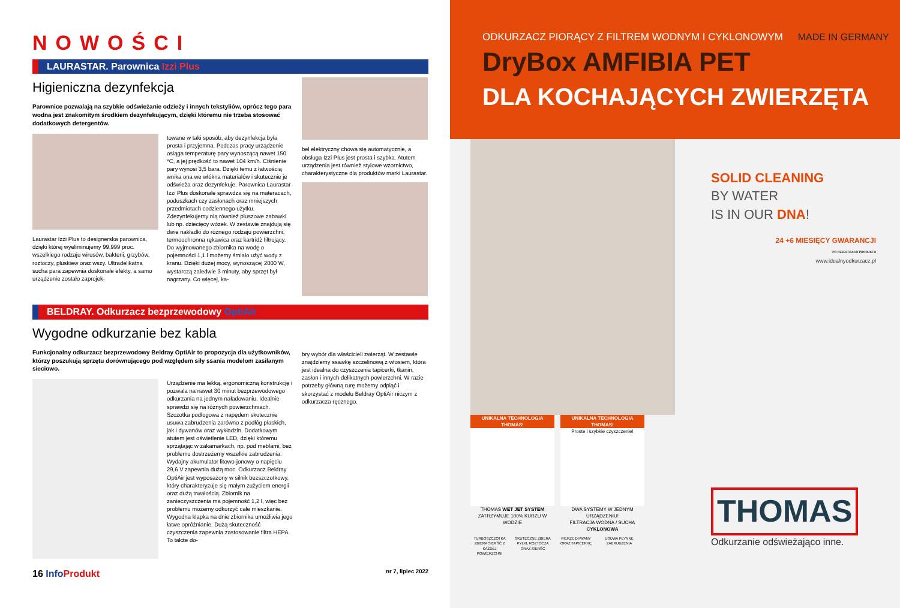NOWOŚCI
LAURASTAR. Parownica Izzi Plus
Higieniczna dezynfekcja
Parownice pozwalają na szybkie odświeżanie odzieży i innych tekstyliów, oprócz tego para wodna jest znakomitym środkiem dezynfekującym, dzięki któremu nie trzeba stosować dodatkowych detergentów.
Laurastar Izzi Plus to designerska parownica, dzięki której wyeliminujemy 99,999 proc. wszelkiego rodzaju wirusów, bakterii, grzybów, roztoczy, pluskiew oraz wszy. Ultradelikatna sucha para zapewnia doskonałe efekty, a samo urządzenie zostało zaprojek-
towane w taki sposób, aby dezynfekcja była prosta i przyjemna. Podczas pracy urządzenie osiąga temperaturę pary wynoszącą nawet 150 °C, a jej prędkość to nawet 104 km/h. Ciśnienie pary wynosi 3,5 bara. Dzięki temu z łatwością wnika ona we włókna materiałów i skutecznie je odświeża oraz dezynfekuje. Parownica Laurastar Izzi Plus doskonale sprawdza się na materacach, poduszkach czy zasłonach oraz mniejszych przedmiotach codziennego użytku. Zdezynfekujemy nią również pluszowe zabawki lub np. dziecięcy wózek. W zestawie znajdują się dwie nakładki do różnego rodzaju powierzchni, termoochronna rękawica oraz kartridż filtrujący. Do wyjmowanego zbiornika na wodę o pojemności 1,1 l możemy śmiało użyć wody z kranu. Dzięki dużej mocy, wynoszącej 2000 W, wystarczą zaledwie 3 minuty, aby sprzęt był nagrzany. Co więcej, ka-
bel elektryczny chowa się automatycznie, a obsługa Izzi Plus jest prosta i szybka. Atutem urządzenia jest również stylowe wzornictwo, charakterystyczne dla produktów marki Laurastar.
BELDRAY. Odkurzacz bezprzewodowy OptiAir
Wygodne odkurzanie bez kabla
Funkcjonalny odkurzacz bezprzewodowy Beldray OptiAir to propozycja dla użytkowników, którzy poszukują sprzętu dorównującego pod względem siły ssania modelom zasilanym sieciowo.
Urządzenie ma lekką, ergonomiczną konstrukcję i pozwala na nawet 30 minut bezprzewodowego odkurzania na jednym naładowaniu. Idealnie sprawdzi się na różnych powierzchniach. Szczotka podłogowa z napędem skutecznie usuwa zabrudzenia zarówno z podłóg płaskich, jak i dywanów oraz wykładzin. Dodatkowym atutem jest oświetlenie LED, dzięki któremu sprzątając w zakamarkach, np. pod meblami, bez problemu dostrzeżemy wszelkie zabrudzenia. Wydajny akumulator litowo-jonowy o napięciu 29,6 V zapewnia dużą moc. Odkurzacz Beldray OptiAir jest wyposażony w silnik bezszczotkowy, który charakteryzuje się małym zużyciem energii oraz dużą trwałością. Zbiornik na zanieczyszczenia ma pojemność 1,2 l, więc bez problemu możemy odkurzyć całe mieszkanie. Wygodna klapka na dnie zbiornika umożliwia jego łatwe opróżnianie. Dużą skuteczność czyszczenia zapewnia zastosowanie filtra HEPA. To także do-
bry wybór dla właścicieli zwierząt. W zestawie znajdziemy ssawkę szczelinową z włosiem, która jest idealna do czyszczenia tapicerki, tkanin, zasłon i innych delikatnych powierzchni. W razie potrzeby główną rurę możemy odpiąć i skorzystać z modelu Beldray OptiAir niczym z odkurzacza ręcznego.
16 Info Produkt nr 7, lipiec 2022
ODKURZACZ PIORĄCY Z FILTREM WODNYM I CYKLONOWYM MADE IN GERMANY
DryBox AMFIBIA PET
DLA KOCHAJĄCYCH ZWIERZĘTA
UNIKALNA TECHNOLOGIA THOMAS!
THOMAS WET JET SYSTEM
ZATRZYMUJE 100% KURZU W WODZIE
UNIKALNA TECHNOLOGIA THOMAS!
Proste i szybkie czyszczenie!
DWA SYSTEMY W JEDNYM URZĄDZENIU!
FILTRACJA WODNA / SUCHA CYKLONOWA
TURBOSZCZOTKA ZBIERA SIERŚĆ Z KAŻDEJ POWIERZCHNI
SKUTECZNE ZBIERA PYŁKI, ROZTOCZA ORAZ SIERŚĆ
PIERZE DYWANY ORAZ TAPICERKĘ
USUWA PŁYNNE ZABRUDZENIA
SOLID CLEANING
BY WATER
IS IN OUR DNA!
24 +6 MIESIĘCY GWARANCJI
PO REJESTRACJI PRODUKTU
www.idealnyodkurzacz.pl
THOMAS
Odkurzanie odświeżająco inne.